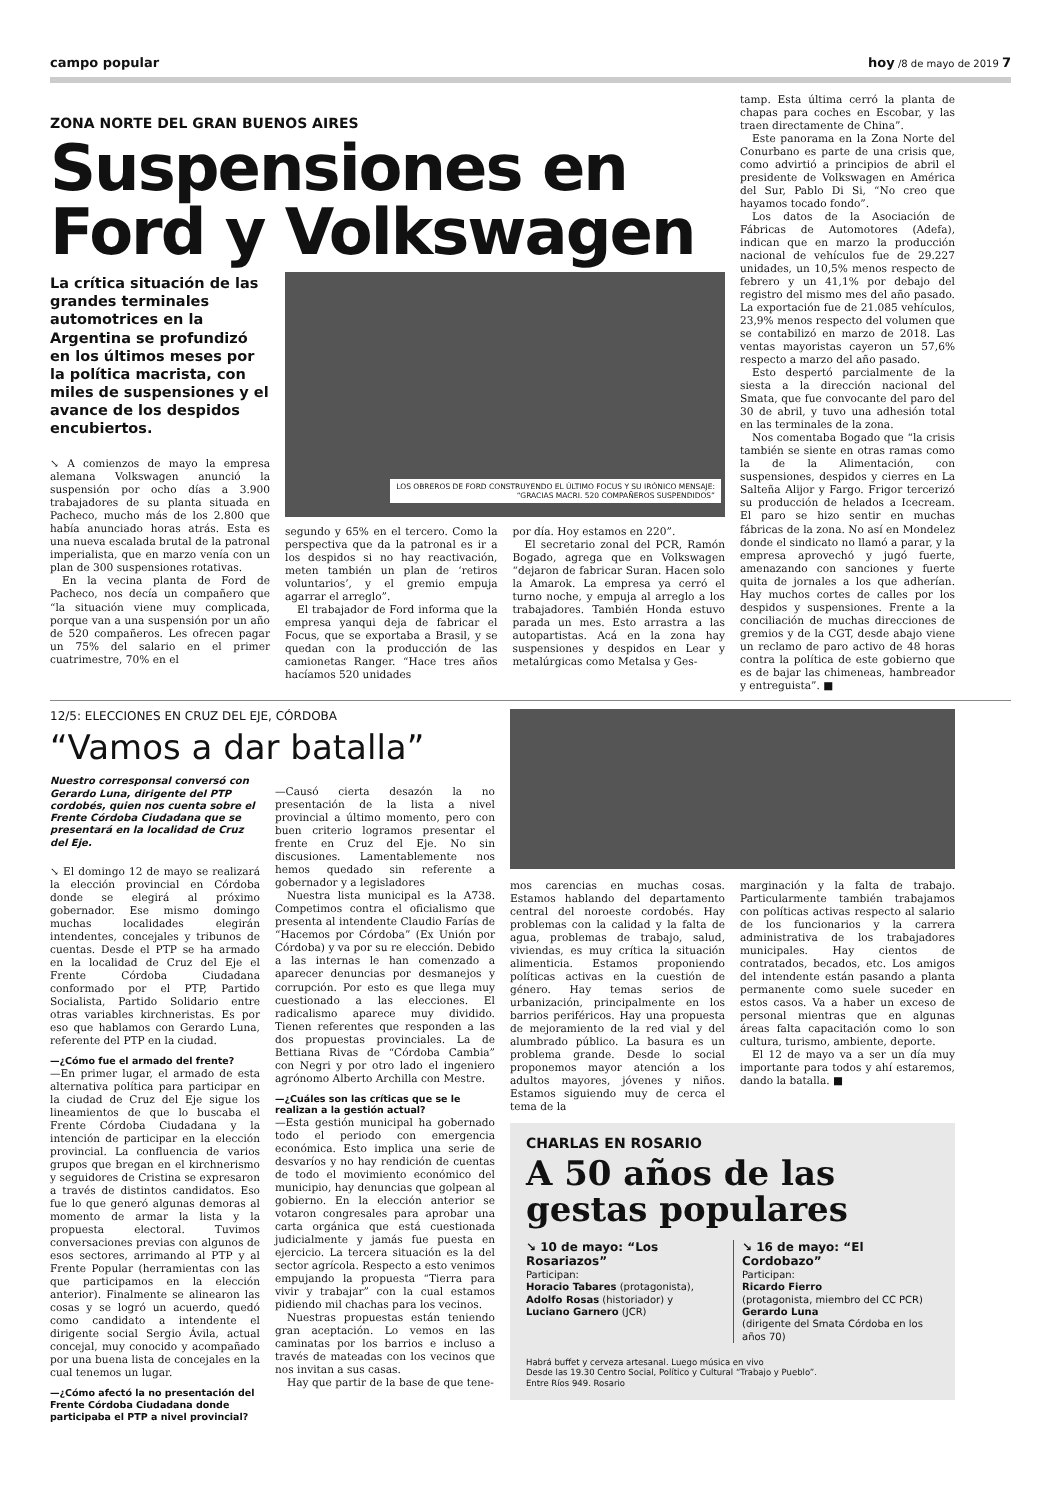campo popular hoy /8 de mayo de 2019 7
ZONA NORTE DEL GRAN BUENOS AIRES
Suspensiones en Ford y Volkswagen
La crítica situación de las grandes terminales automotrices en la Argentina se profundizó en los últimos meses por la política macrista, con miles de suspensiones y el avance de los despidos encubiertos.
↘ A comienzos de mayo la empresa alemana Volkswagen anunció la suspensión por ocho días a 3.900 trabajadores de su planta situada en Pacheco, mucho más de los 2.800 que había anunciado horas atrás. Esta es una nueva escalada brutal de la patronal imperialista, que en marzo venía con un plan de 300 suspensiones rotativas.
En la vecina planta de Ford de Pacheco, nos decía un compañero que “la situación viene muy complicada, porque van a una suspensión por un año de 520 compañeros. Les ofrecen pagar un 75% del salario en el primer cuatrimestre, 70% en el
LOS OBREROS DE FORD CONSTRUYENDO EL ÚLTIMO FOCUS Y SU IRÓNICO MENSAJE:
“GRACIAS MACRI. 520 COMPAÑEROS SUSPENDIDOS”
segundo y 65% en el tercero. Como la perspectiva que da la patronal es ir a los despidos si no hay reactivación, meten también un plan de ‘retiros voluntarios’, y el gremio empuja agarrar el arreglo”.
El trabajador de Ford informa que la empresa yanqui deja de fabricar el Focus, que se exportaba a Brasil, y se quedan con la producción de las camionetas Ranger. “Hace tres años hacíamos 520 unidades
por día. Hoy estamos en 220”.
El secretario zonal del PCR, Ramón Bogado, agrega que en Volkswagen “dejaron de fabricar Suran. Hacen solo la Amarok. La empresa ya cerró el turno noche, y empuja al arreglo a los trabajadores. También Honda estuvo parada un mes. Esto arrastra a las autopartistas. Acá en la zona hay suspensiones y despidos en Lear y metalúrgicas como Metalsa y Ges-
tamp. Esta última cerró la planta de chapas para coches en Escobar, y las traen directamente de China”.
Este panorama en la Zona Norte del Conurbano es parte de una crisis que, como advirtió a principios de abril el presidente de Volkswagen en América del Sur, Pablo Di Si, “No creo que hayamos tocado fondo”.
Los datos de la Asociación de Fábricas de Automotores (Adefa), indican que en marzo la producción nacional de vehículos fue de 29.227 unidades, un 10,5% menos respecto de febrero y un 41,1% por debajo del registro del mismo mes del año pasado. La exportación fue de 21.085 vehículos, 23,9% menos respecto del volumen que se contabilizó en marzo de 2018. Las ventas mayoristas cayeron un 57,6% respecto a marzo del año pasado.
Esto despertó parcialmente de la siesta a la dirección nacional del Smata, que fue convocante del paro del 30 de abril, y tuvo una adhesión total en las terminales de la zona.
Nos comentaba Bogado que “la crisis también se siente en otras ramas como la de la Alimentación, con suspensiones, despidos y cierres en La Salteña Alijor y Fargo. Frigor tercerizó su producción de helados a Icecream. El paro se hizo sentir en muchas fábricas de la zona. No así en Mondelez donde el sindicato no llamó a parar, y la empresa aprovechó y jugó fuerte, amenazando con sanciones y fuerte quita de jornales a los que adherían. Hay muchos cortes de calles por los despidos y suspensiones. Frente a la conciliación de muchas direcciones de gremios y de la CGT, desde abajo viene un reclamo de paro activo de 48 horas contra la política de este gobierno que es de bajar las chimeneas, hambreador y entreguista”. ■
12/5: ELECCIONES EN CRUZ DEL EJE, CÓRDOBA
“Vamos a dar batalla”
Nuestro corresponsal conversó con Gerardo Luna, dirigente del PTP cordobés, quien nos cuenta sobre el Frente Córdoba Ciudadana que se presentará en la localidad de Cruz del Eje.
↘ El domingo 12 de mayo se realizará la elección provincial en Córdoba donde se elegirá al próximo gobernador. Ese mismo domingo muchas localidades elegirán intendentes, concejales y tribunos de cuentas. Desde el PTP se ha armado en la localidad de Cruz del Eje el Frente Córdoba Ciudadana conformado por el PTP, Partido Socialista, Partido Solidario entre otras variables kirchneristas. Es por eso que hablamos con Gerardo Luna, referente del PTP en la ciudad.
—¿Cómo fue el armado del frente?
—En primer lugar, el armado de esta alternativa política para participar en la ciudad de Cruz del Eje sigue los lineamientos de que lo buscaba el Frente Córdoba Ciudadana y la intención de participar en la elección provincial. La confluencia de varios grupos que bregan en el kirchnerismo y seguidores de Cristina se expresaron a través de distintos candidatos. Eso fue lo que generó algunas demoras al momento de armar la lista y la propuesta electoral. Tuvimos conversaciones previas con algunos de esos sectores, arrimando al PTP y al Frente Popular (herramientas con las que participamos en la elección anterior). Finalmente se alinearon las cosas y se logró un acuerdo, quedó como candidato a intendente el dirigente social Sergio Ávila, actual concejal, muy conocido y acompañado por una buena lista de concejales en la cual tenemos un lugar.
—¿Cómo afectó la no presentación del Frente Córdoba Ciudadana donde participaba el PTP a nivel provincial?
—Causó cierta desazón la no presentación de la lista a nivel provincial a último momento, pero con buen criterio logramos presentar el frente en Cruz del Eje. No sin discusiones. Lamentablemente nos hemos quedado sin referente a gobernador y a legisladores
Nuestra lista municipal es la A738. Competimos contra el oficialismo que presenta al intendente Claudio Farías de “Hacemos por Córdoba” (Ex Unión por Córdoba) y va por su re elección. Debido a las internas le han comenzado a aparecer denuncias por desmanejos y corrupción. Por esto es que llega muy cuestionado a las elecciones. El radicalismo aparece muy dividido. Tienen referentes que responden a las dos propuestas provinciales. La de Bettiana Rivas de “Córdoba Cambia” con Negri y por otro lado el ingeniero agrónomo Alberto Archilla con Mestre.
—¿Cuáles son las críticas que se le realizan a la gestión actual?
—Esta gestión municipal ha gobernado todo el periodo con emergencia económica. Esto implica una serie de desvaríos y no hay rendición de cuentas de todo el movimiento económico del municipio, hay denuncias que golpean al gobierno. En la elección anterior se votaron congresales para aprobar una carta orgánica que está cuestionada judicialmente y jamás fue puesta en ejercicio. La tercera situación es la del sector agrícola. Respecto a esto venimos empujando la propuesta “Tierra para vivir y trabajar” con la cual estamos pidiendo mil chachas para los vecinos.
Nuestras propuestas están teniendo gran aceptación. Lo vemos en las caminatas por los barrios e incluso a través de mateadas con los vecinos que nos invitan a sus casas.
Hay que partir de la base de que tene-
mos carencias en muchas cosas. Estamos hablando del departamento central del noroeste cordobés. Hay problemas con la calidad y la falta de agua, problemas de trabajo, salud, viviendas, es muy crítica la situación alimenticia. Estamos proponiendo políticas activas en la cuestión de género. Hay temas serios de urbanización, principalmente en los barrios periféricos. Hay una propuesta de mejoramiento de la red vial y del alumbrado público. La basura es un problema grande. Desde lo social proponemos mayor atención a los adultos mayores, jóvenes y niños. Estamos siguiendo muy de cerca el tema de la
marginación y la falta de trabajo. Particularmente también trabajamos con políticas activas respecto al salario de los funcionarios y la carrera administrativa de los trabajadores municipales. Hay cientos de contratados, becados, etc. Los amigos del intendente están pasando a planta permanente como suele suceder en estos casos. Va a haber un exceso de personal mientras que en algunas áreas falta capacitación como lo son cultura, turismo, ambiente, deporte.
El 12 de mayo va a ser un día muy importante para todos y ahí estaremos, dando la batalla. ■
CHARLAS EN ROSARIO
A 50 años de las gestas populares
↘ 10 de mayo: “Los Rosariazos”
Participan:
Horacio Tabares (protagonista),
Adolfo Rosas (historiador) y
Luciano Garnero (JCR)
↘ 16 de mayo: “El Cordobazo”
Participan:
Ricardo Fierro
(protagonista, miembro del CC PCR)
Gerardo Luna
(dirigente del Smata Córdoba en los años 70)
Habrá buffet y cerveza artesanal. Luego música en vivo
Desde las 19.30 Centro Social, Político y Cultural “Trabajo y Pueblo”.
Entre Ríos 949. Rosario